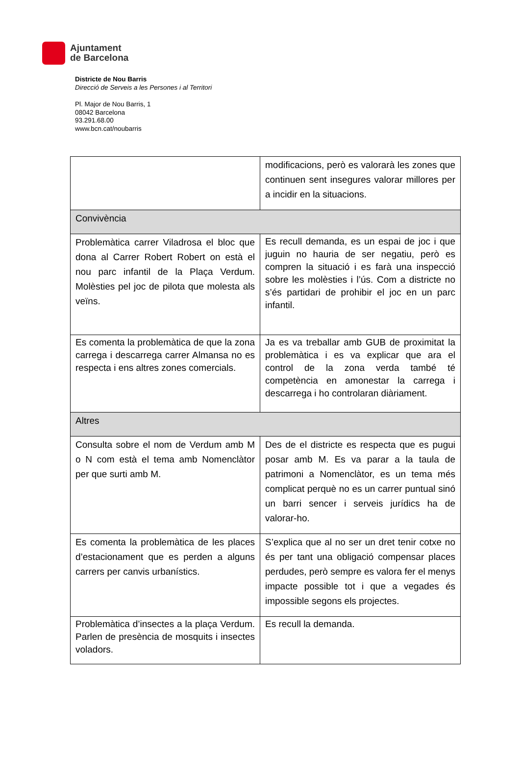Ajuntament
de Barcelona
Districte de Nou Barris
Direcció de Serveis a les Persones i al Territori
Pl. Major de Nou Barris, 1
08042 Barcelona
93.291.68.00
www.bcn.cat/noubarris
| | modificacions, però es valorarà les zones que continuen sent insegures valorar millores per a incidir en la situacions. |
| Convivència | |
| Problemàtica carrer Viladrosa el bloc que dona al Carrer Robert Robert on està el nou parc infantil de la Plaça Verdum. Molèsties pel joc de pilota que molesta als veïns. | Es recull demanda, es un espai de joc i que juguin no hauria de ser negatiu, però es compren la situació i es farà una inspecció sobre les molèsties i l’ús. Com a districte no s’és partidari de prohibir el joc en un parc infantil. |
| Es comenta la problemàtica de que la zona carrega i descarrega carrer Almansa no es respecta i ens altres zones comercials. | Ja es va treballar amb GUB de proximitat la problemàtica i es va explicar que ara el control de la zona verda també té competència en amonestar la carrega i descarrega i ho controlaran diàriament. |
| Altres | |
| Consulta sobre el nom de Verdum amb M o N com està el tema amb Nomenclàtor per que surti amb M. | Des de el districte es respecta que es pugui posar amb M. Es va parar a la taula de patrimoni a Nomenclàtor, es un tema més complicat perquè no es un carrer puntual sinó un barri sencer i serveis jurídics ha de valorar-ho. |
| Es comenta la problemàtica de les places d’estacionament que es perden a alguns carrers per canvis urbanístics. | S’explica que al no ser un dret tenir cotxe no és per tant una obligació compensar places perdudes, però sempre es valora fer el menys impacte possible tot i que a vegades és impossible segons els projectes. |
| Problemàtica d’insectes a la plaça Verdum. Parlen de presència de mosquits i insectes voladors. | Es recull la demanda. |